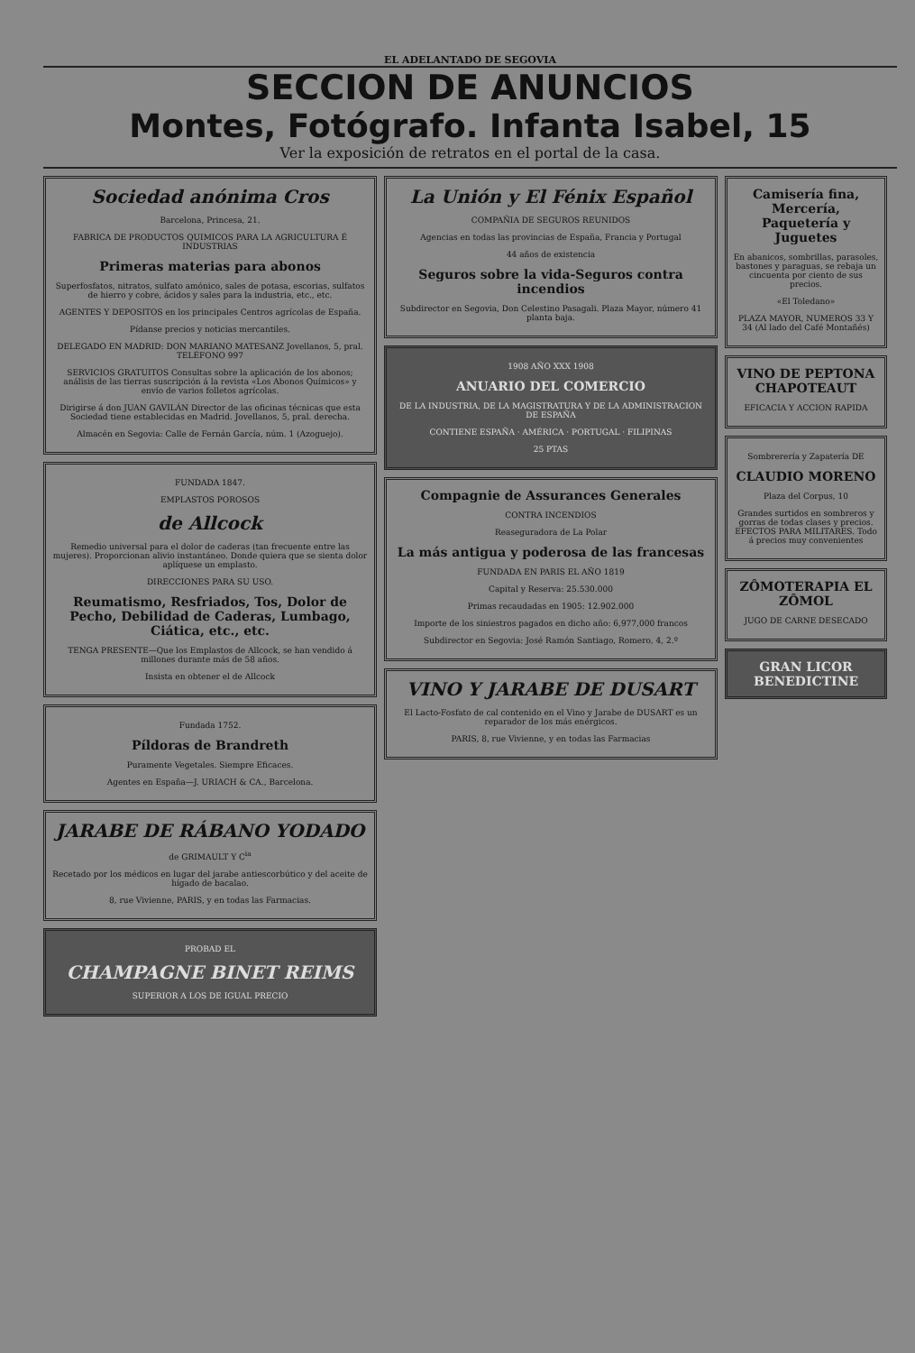EL ADELANTADO DE SEGOVIA
SECCION DE ANUNCIOS
Montes, Fotógrafo. Infanta Isabel, 15
Ver la exposición de retratos en el portal de la casa.
Sociedad anónima Cros
Barcelona, Princesa, 21.
FABRICA DE PRODUCTOS QUIMICOS PARA LA AGRICULTURA É INDUSTRIAS
Primeras materias para abonos
Superfosfatos, nitratos, sulfato amónico, sales de potasa, escorias, sulfatos de hierro y cobre, ácidos y sales para la industria, etc., etc.
AGENTES Y DEPOSITOS en los principales Centros agrícolas de España.
Pídanse precios y noticias mercantiles.
DELEGADO EN MADRID: DON MARIANO MATESANZ Jovellanos, 5, pral. TELÉFONO 997
SERVICIOS GRATUITOS Consultas sobre la aplicación de los abonos; análisis de las tierras suscripción á la revista «Los Abonos Químicos» y envío de varios folletos agrícolas.
Dirigirse á don JUAN GAVILÁN Director de las oficinas técnicas que esta Sociedad tiene establecidas en Madrid. Jovellanos, 5, pral. derecha.
Almacén en Segovia: Calle de Fernán García, núm. 1 (Azoguejo).
FUNDADA 1847.
EMPLASTOS POROSOS
de Allcock
Remedio universal para el dolor de caderas (tan frecuente entre las mujeres). Proporcionan alivio instantáneo. Donde quiera que se sienta dolor aplíquese un emplasto.
DIRECCIONES PARA SU USO.
Reumatismo, Resfriados, Tos, Dolor de Pecho, Debilidad de Caderas, Lumbago, Ciática, etc., etc.
TENGA PRESENTE—Que los Emplastos de Allcock, se han vendido á millones durante más de 58 años.
Insista en obtener el de Allcock
Fundada 1752.
Píldoras de Brandreth
Puramente Vegetales. Siempre Eficaces.
Agentes en España—J. URIACH & CA., Barcelona.
JARABE DE RÁBANO YODADO
de GRIMAULT Y C<sup>ia</sup>
Recetado por los médicos en lugar del jarabe antiescorbútico y del aceite de hígado de bacalao.
8, rue Vivienne, PARIS, y en todas las Farmacias.
PROBAD EL
CHAMPAGNE BINET REIMS
SUPERIOR A LOS DE IGUAL PRECIO
La Unión y El Fénix Español
COMPAÑIA DE SEGUROS REUNIDOS
Agencias en todas las provincias de España, Francia y Portugal
44 años de existencia
Seguros sobre la vida-Seguros contra incendios
Subdirector en Segovia, Don Celestino Pasagali. Plaza Mayor, número 41 planta baja.
1908 AÑO XXX 1908
ANUARIO DEL COMERCIO
DE LA INDUSTRIA, DE LA MAGISTRATURA Y DE LA ADMINISTRACION DE ESPAÑA
CONTIENE ESPAÑA · AMÉRICA · PORTUGAL · FILIPINAS
25 PTAS
Compagnie de Assurances Generales
CONTRA INCENDIOS
Reaseguradora de La Polar
La más antigua y poderosa de las francesas
FUNDADA EN PARIS EL AÑO 1819
Capital y Reserva: 25.530.000
Primas recaudadas en 1905: 12.902.000
Importe de los siniestros pagados en dicho año: 6,977,000 francos
Subdirector en Segovia: José Ramón Santiago, Romero, 4, 2.º
VINO Y JARABE DE DUSART
El Lacto-Fosfato de cal contenido en el Vino y Jarabe de DUSART es un reparador de los más enérgicos.
PARIS, 8, rue Vivienne, y en todas las Farmacias
Camisería fina, Mercería, Paquetería y Juguetes
En abanicos, sombrillas, parasoles, bastones y paraguas, se rebaja un cincuenta por ciento de sus precios.
«El Toledano»
PLAZA MAYOR, NUMEROS 33 Y 34 (Al lado del Café Montañés)
VINO DE PEPTONA CHAPOTEAUT
EFICACIA Y ACCION RAPIDA
Sombrerería y Zapatería DE
CLAUDIO MORENO
Plaza del Corpus, 10
Grandes surtidos en sombreros y gorras de todas clases y precios. EFECTOS PARA MILITARES. Todo á precios muy convenientes
ZÔMOTERAPIA EL ZÔMOL
JUGO DE CARNE DESECADO
GRAN LICOR BENEDICTINE